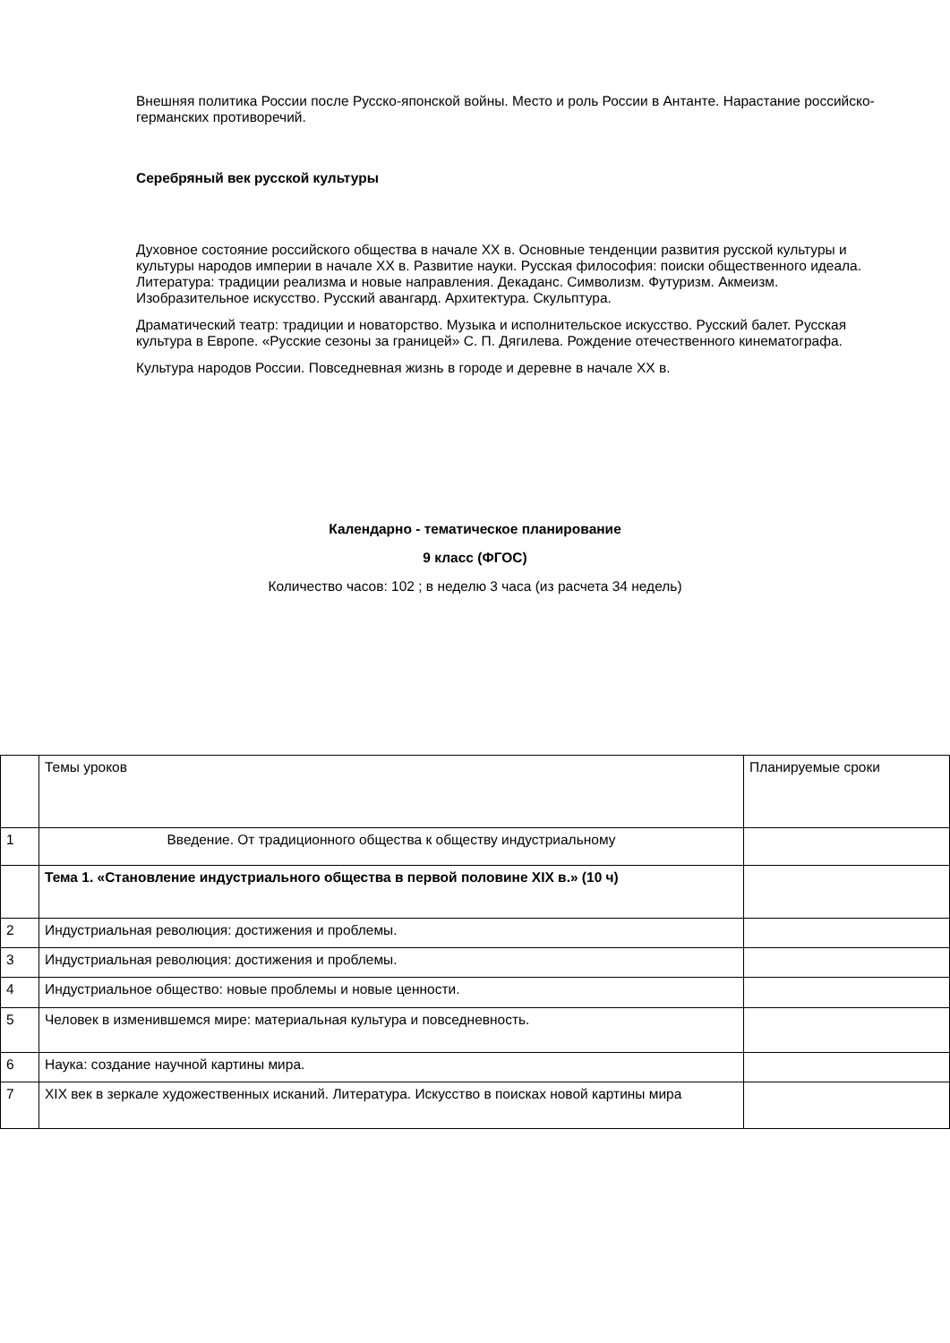Внешняя политика России после Русско-японской войны. Место и роль России в Антанте. Нарастание российско-германских противоречий.
Серебряный век русской культуры
Духовное состояние российского общества в начале XX в. Основные тенденции развития русской культуры и культуры народов империи в начале XX в. Развитие науки. Русская философия: поиски общественного идеала. Литература: традиции реализма и новые направления. Декаданс. Символизм. Футуризм. Акмеизм. Изобразительное искусство. Русский авангард. Архитектура. Скульптура.
Драматический театр: традиции и новаторство. Музыка и исполнительское искусство. Русский балет. Русская культура в Европе. «Русские сезоны за границей» С. П. Дягилева. Рождение отечественного кинематографа.
Культура народов России. Повседневная жизнь в городе и деревне в начале XX в.
Календарно - тематическое планирование
9 класс (ФГОС)
Количество часов: 102 ; в неделю 3 часа (из расчета 34 недель)
| | Темы уроков | Планируемые сроки |
| 1 | Введение. От традиционного общества к обществу индустриальному | |
| | Тема 1. «Становление индустриального общества в первой половине XIX в.» (10 ч) | |
| 2 | Индустриальная революция: достижения и проблемы. | |
| 3 | Индустриальная революция: достижения и проблемы. | |
| 4 | Индустриальное общество: новые проблемы и новые ценности. | |
| 5 | Человек в изменившемся мире: материальная культура и повседневность. | |
| 6 | Наука: создание научной картины мира. | |
| 7 | XIX век в зеркале художественных исканий. Литература. Искусство в поисках новой картины мира | |